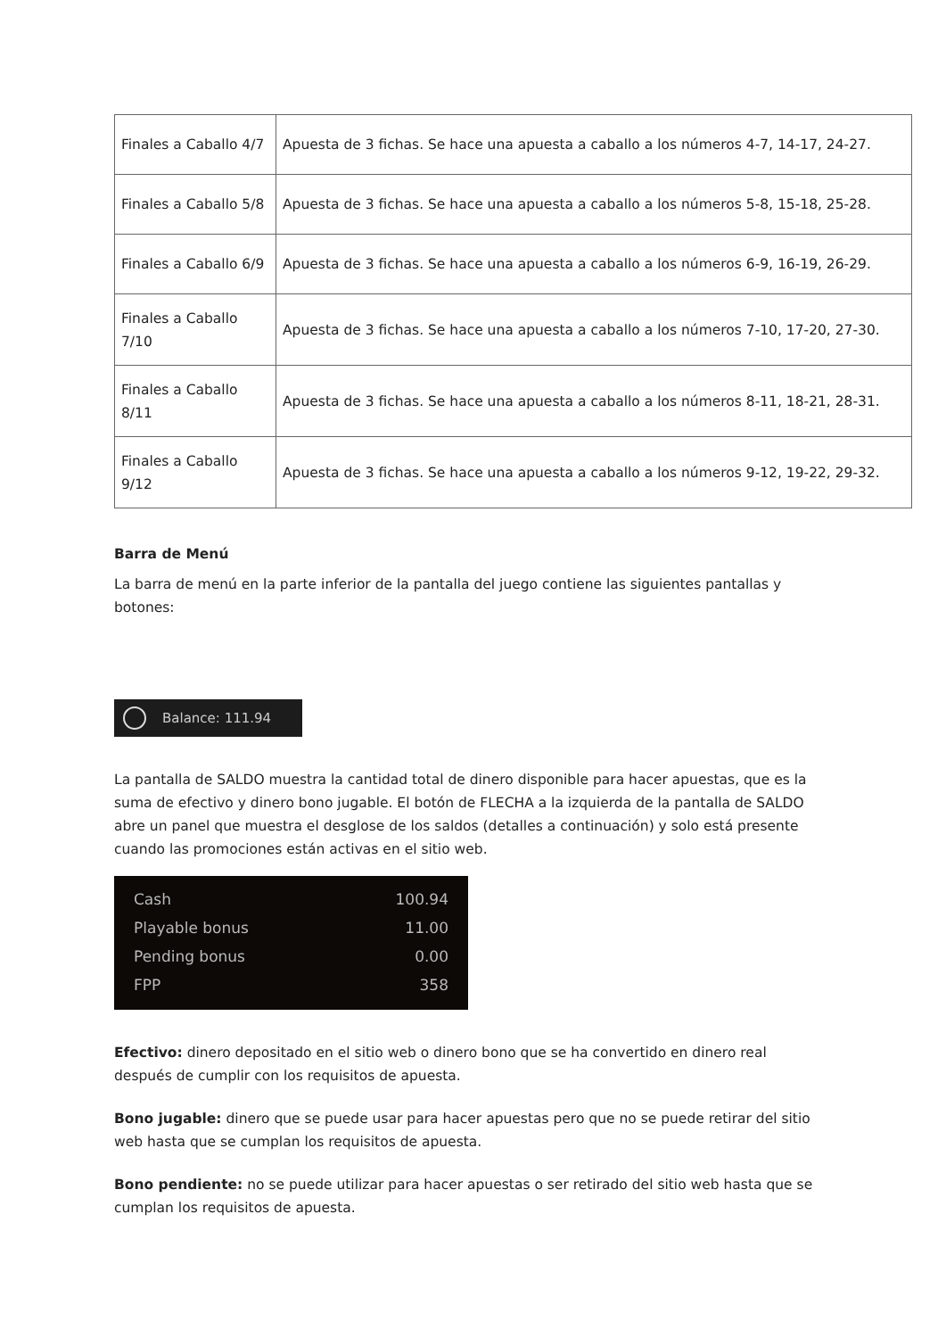| Finales a Caballo 4/7 | Apuesta de 3 fichas. Se hace una apuesta a caballo a los números 4-7, 14-17, 24-27. |
| Finales a Caballo 5/8 | Apuesta de 3 fichas. Se hace una apuesta a caballo a los números 5-8, 15-18, 25-28. |
| Finales a Caballo 6/9 | Apuesta de 3 fichas. Se hace una apuesta a caballo a los números 6-9, 16-19, 26-29. |
| Finales a Caballo 7/10 | Apuesta de 3 fichas. Se hace una apuesta a caballo a los números 7-10, 17-20, 27-30. |
| Finales a Caballo 8/11 | Apuesta de 3 fichas. Se hace una apuesta a caballo a los números 8-11, 18-21, 28-31. |
| Finales a Caballo 9/12 | Apuesta de 3 fichas. Se hace una apuesta a caballo a los números 9-12, 19-22, 29-32. |
Barra de Menú
La barra de menú en la parte inferior de la pantalla del juego contiene las siguientes pantallas y botones:
Balance: 111.94
La pantalla de SALDO muestra la cantidad total de dinero disponible para hacer apuestas, que es la suma de efectivo y dinero bono jugable. El botón de FLECHA a la izquierda de la pantalla de SALDO abre un panel que muestra el desglose de los saldos (detalles a continuación) y solo está presente cuando las promociones están activas en el sitio web.
Cash 100.94
Playable bonus 11.00
Pending bonus 0.00
FPP 358
Efectivo: dinero depositado en el sitio web o dinero bono que se ha convertido en dinero real después de cumplir con los requisitos de apuesta.
Bono jugable: dinero que se puede usar para hacer apuestas pero que no se puede retirar del sitio web hasta que se cumplan los requisitos de apuesta.
Bono pendiente: no se puede utilizar para hacer apuestas o ser retirado del sitio web hasta que se cumplan los requisitos de apuesta.